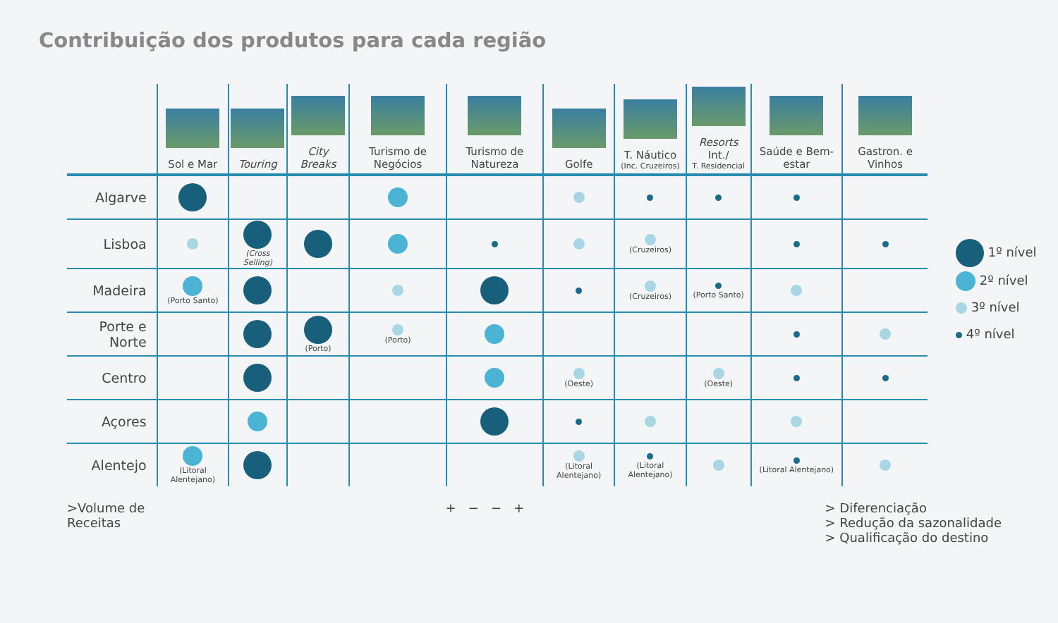Contribuição dos produtos para cada região
| | Sol e Mar | Touring | City Breaks | Turismo de Negócios | Turismo de Natureza | Golfe | T. Náutico (Inc. Cruzeiros) | Resorts Int./ T. Residencial | Saúde e Bem-estar | Gastron. e Vinhos |
| --- | --- | --- | --- | --- | --- | --- | --- | --- | --- | --- |
| Algarve | | | | | | | | | | |
| Lisboa | | (Cross Selling) | | | | | (Cruzeiros) | | | |
| Madeira | (Porto Santo) | | | | | | (Cruzeiros) | (Porto Santo) | | |
| Porte e Norte | | | (Porto) | (Porto) | | | | | | |
| Centro | | | | | | (Oeste) | | (Oeste) | | |
| Açores | | | | | | | | | | |
| Alentejo | (Litoral Alentejano) | | | | | (Litoral Alentejano) | (Litoral Alentejano) | | (Litoral Alentejano) | |
1º nível
2º nível
3º nível
4º nível
>Volume de
Receitas
+ − − + > Diferenciação
> Redução da sazonalidade
> Qualificação do destino